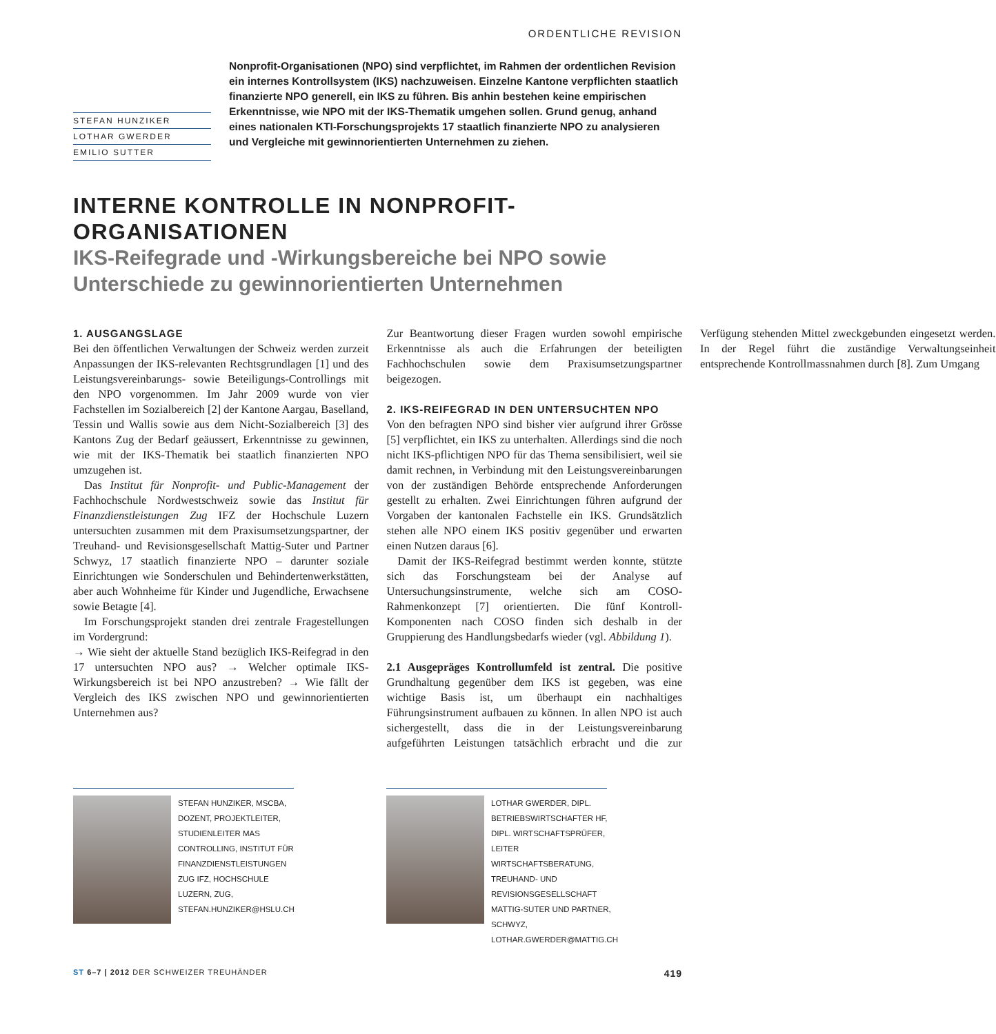ORDENTLICHE REVISION
STEFAN HUNZIKER
LOTHAR GWERDER
EMILIO SUTTER
Nonprofit-Organisationen (NPO) sind verpflichtet, im Rahmen der ordentlichen Revision ein internes Kontrollsystem (IKS) nachzuweisen. Einzelne Kantone verpflichten staatlich finanzierte NPO generell, ein IKS zu führen. Bis anhin bestehen keine empirischen Erkenntnisse, wie NPO mit der IKS-Thematik umgehen sollen. Grund genug, anhand eines nationalen KTI-Forschungsprojekts 17 staatlich finanzierte NPO zu analysieren und Vergleiche mit gewinnorientierten Unternehmen zu ziehen.
INTERNE KONTROLLE IN NONPROFIT-
ORGANISATIONEN
IKS-Reifegrade und -Wirkungsbereiche bei NPO sowie Unterschiede zu gewinnorientierten Unternehmen
1. AUSGANGSLAGE
Bei den öffentlichen Verwaltungen der Schweiz werden zurzeit Anpassungen der IKS-relevanten Rechtsgrundlagen [1] und des Leistungsvereinbarungs- sowie Beteiligungs-Controllings mit den NPO vorgenommen. Im Jahr 2009 wurde von vier Fachstellen im Sozialbereich [2] der Kantone Aargau, Baselland, Tessin und Wallis sowie aus dem Nicht-Sozialbereich [3] des Kantons Zug der Bedarf geäussert, Erkenntnisse zu gewinnen, wie mit der IKS-Thematik bei staatlich finanzierten NPO umzugehen ist.
Das Institut für Nonprofit- und Public-Management der Fachhochschule Nordwestschweiz sowie das Institut für Finanzdienstleistungen Zug IFZ der Hochschule Luzern untersuchten zusammen mit dem Praxisumsetzungspartner, der Treuhand- und Revisionsgesellschaft Mattig-Suter und Partner Schwyz, 17 staatlich finanzierte NPO – darunter soziale Einrichtungen wie Sonderschulen und Behindertenwerkstätten, aber auch Wohnheime für Kinder und Jugendliche, Erwachsene sowie Betagte [4].
Im Forschungsprojekt standen drei zentrale Fragestellungen im Vordergrund:
→ Wie sieht der aktuelle Stand bezüglich IKS-Reifegrad in den 17 untersuchten NPO aus? → Welcher optimale IKS-Wirkungsbereich ist bei NPO anzustreben? → Wie fällt der Vergleich des IKS zwischen NPO und gewinnorientierten Unternehmen aus?
Zur Beantwortung dieser Fragen wurden sowohl empirische Erkenntnisse als auch die Erfahrungen der beteiligten Fachhochschulen sowie dem Praxisumsetzungspartner beigezogen.
2. IKS-REIFEGRAD IN DEN UNTERSUCHTEN NPO
Von den befragten NPO sind bisher vier aufgrund ihrer Grösse [5] verpflichtet, ein IKS zu unterhalten. Allerdings sind die noch nicht IKS-pflichtigen NPO für das Thema sensibilisiert, weil sie damit rechnen, in Verbindung mit den Leistungsvereinbarungen von der zuständigen Behörde entsprechende Anforderungen gestellt zu erhalten. Zwei Einrichtungen führen aufgrund der Vorgaben der kantonalen Fachstelle ein IKS. Grundsätzlich stehen alle NPO einem IKS positiv gegenüber und erwarten einen Nutzen daraus [6].
Damit der IKS-Reifegrad bestimmt werden konnte, stützte sich das Forschungsteam bei der Analyse auf Untersuchungsinstrumente, welche sich am COSO-Rahmenkonzept [7] orientierten. Die fünf Kontroll-Komponenten nach COSO finden sich deshalb in der Gruppierung des Handlungsbedarfs wieder (vgl. Abbildung 1).
2.1 Ausgepräges Kontrollumfeld ist zentral. Die positive Grundhaltung gegenüber dem IKS ist gegeben, was eine wichtige Basis ist, um überhaupt ein nachhaltiges Führungsinstrument aufbauen zu können. In allen NPO ist auch sichergestellt, dass die in der Leistungsvereinbarung aufgeführten Leistungen tatsächlich erbracht und die zur Verfügung stehenden Mittel zweckgebunden eingesetzt werden. In der Regel führt die zuständige Verwaltungseinheit entsprechende Kontrollmassnahmen durch [8]. Zum Umgang
STEFAN HUNZIKER, MSCBA, DOZENT, PROJEKTLEITER, STUDIENLEITER MAS CONTROLLING, INSTITUT FÜR FINANZDIENSTLEISTUNGEN ZUG IFZ, HOCHSCHULE LUZERN, ZUG, STEFAN.HUNZIKER@HSLU.CH
LOTHAR GWERDER, DIPL. BETRIEBSWIRTSCHAFTER HF, DIPL. WIRTSCHAFTSPRÜFER, LEITER WIRTSCHAFTSBERATUNG, TREUHAND- UND REVISIONSGESELLSCHAFT MATTIG-SUTER UND PARTNER, SCHWYZ, LOTHAR.GWERDER@MATTIG.CH
ST 6–7 | 2012 DER SCHWEIZER TREUHÄNDER 419